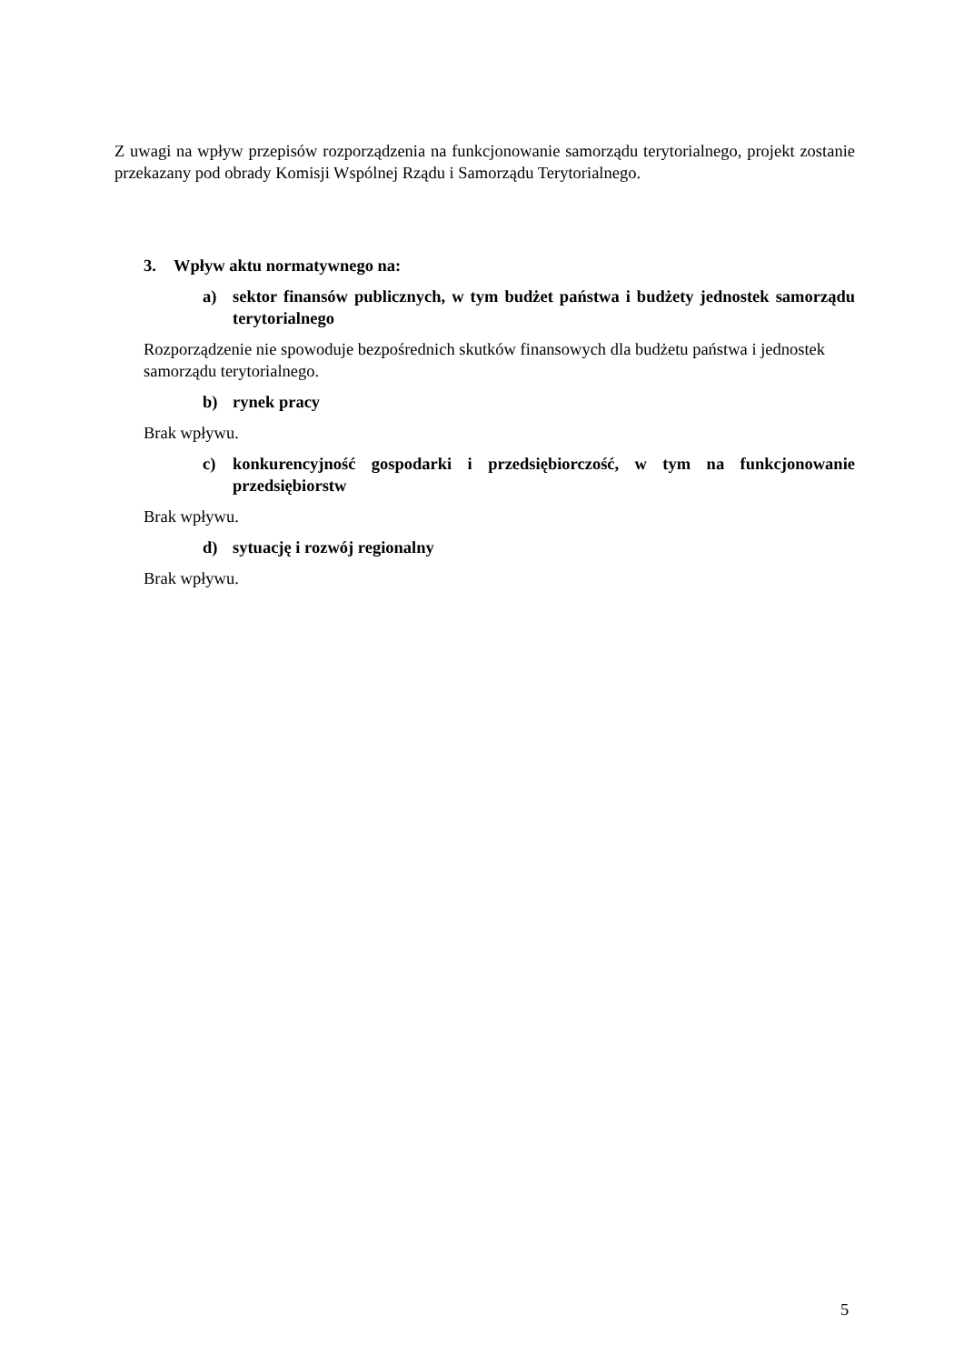Z uwagi na wpływ przepisów rozporządzenia na funkcjonowanie samorządu terytorialnego, projekt zostanie przekazany pod obrady Komisji Wspólnej Rządu i Samorządu Terytorialnego.
3. Wpływ aktu normatywnego na:
a) sektor finansów publicznych, w tym budżet państwa i budżety jednostek samorządu terytorialnego
Rozporządzenie nie spowoduje bezpośrednich skutków finansowych dla budżetu państwa i jednostek samorządu terytorialnego.
b) rynek pracy
Brak wpływu.
c) konkurencyjność gospodarki i przedsiębiorczość, w tym na funkcjonowanie przedsiębiorstw
Brak wpływu.
d) sytuację i rozwój regionalny
Brak wpływu.
5